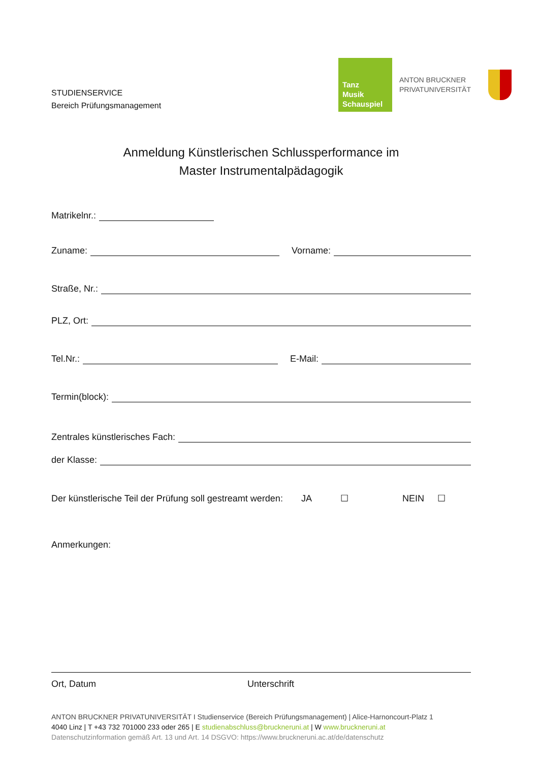STUDIENSERVICE
Bereich Prüfungsmanagement
Tanz
Musik
Schauspiel
ANTON BRUCKNER
PRIVATUNIVERSITÄT
Anmeldung Künstlerischen Schlussperformance im
Master Instrumentalpädagogik
Matrikelnr.:
Zuname:
Vorname:
Straße, Nr.:
PLZ, Ort:
Tel.Nr.:
E-Mail:
Termin(block):
Zentrales künstlerisches Fach:
der Klasse:
Der künstlerische Teil der Prüfung soll gestreamt werden: JA ☐ NEIN ☐
Anmerkungen:
Ort, Datum Unterschrift
ANTON BRUCKNER PRIVATUNIVERSITÄT I Studienservice (Bereich Prüfungsmanagement) | Alice-Harnoncourt-Platz 1
4040 Linz | T +43 732 701000 233 oder 265 | E studienabschluss@bruckneruni.at | W www.bruckneruni.at
Datenschutzinformation gemäß Art. 13 und Art. 14 DSGVO: https://www.bruckneruni.ac.at/de/datenschutz